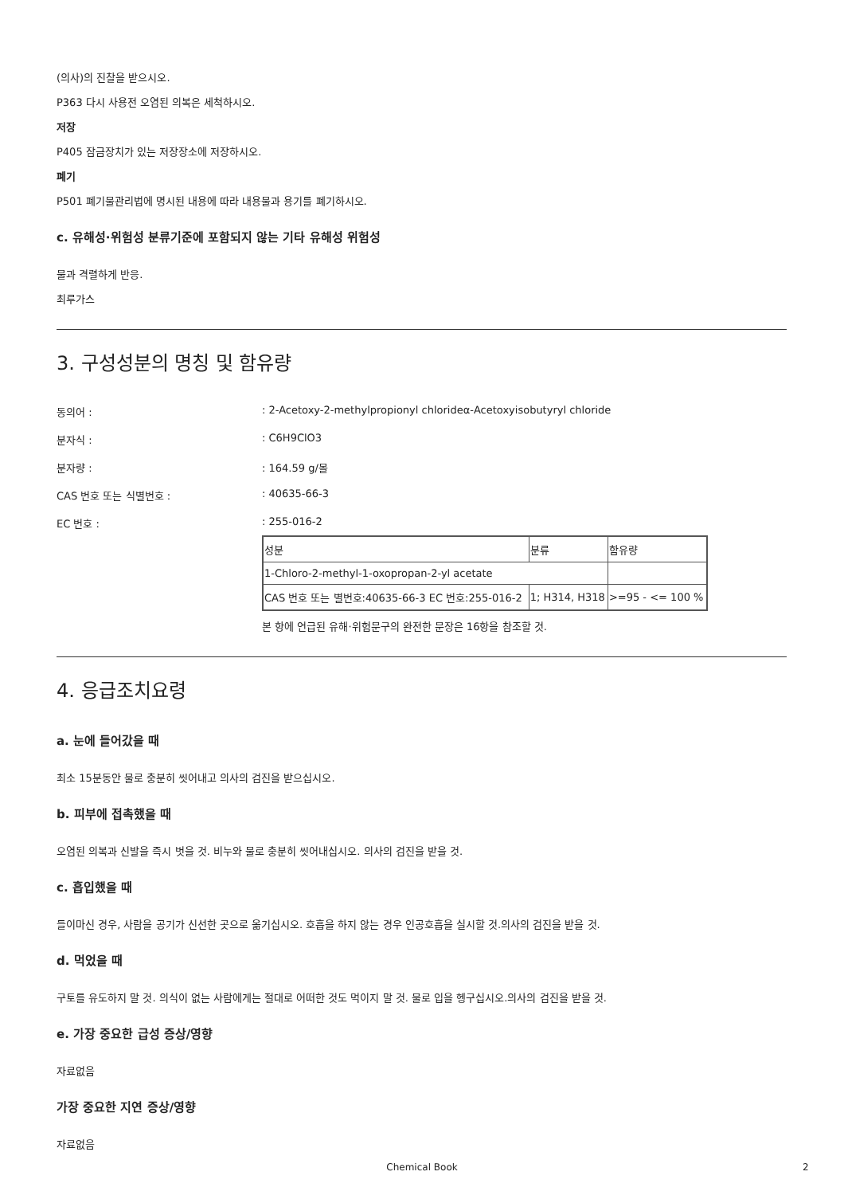(의사)의 진찰을 받으시오.
P363 다시 사용전 오염된 의복은 세척하시오.
저장
P405 잠금장치가 있는 저장장소에 저장하시오.
폐기
P501 폐기물관리법에 명시된 내용에 따라 내용물과 용기를 폐기하시오.
c. 유해성·위험성 분류기준에 포함되지 않는 기타 유해성 위험성
물과 격렬하게 반응.
최루가스
3. 구성성분의 명칭 및 함유량
동의어 : : 2-Acetoxy-2-methylpropionyl chlorideα-Acetoxyisobutyryl chloride
분자식 : : C6H9ClO3
분자량 : : 164.59 g/몰
CAS 번호 또는 식별번호 : : 40635-66-3
EC 번호 : : 255-016-2
| 성분 | 분류 | 함유량 |
| 1-Chloro-2-methyl-1-oxopropan-2-yl acetate | | |
| CAS 번호 또는 별번호:40635-66-3 EC 번호:255-016-2 | 1; H314, H318 | >=95 - <= 100 % |
본 항에 언급된 유해·위험문구의 완전한 문장은 16항을 참조할 것.
4. 응급조치요령
a. 눈에 들어갔을 때
최소 15분동안 물로 충분히 씻어내고 의사의 검진을 받으십시오.
b. 피부에 접촉했을 때
오염된 의복과 신발을 즉시 벗을 것. 비누와 물로 충분히 씻어내십시오. 의사의 검진을 받을 것.
c. 흡입했을 때
들이마신 경우, 사람을 공기가 신선한 곳으로 옮기십시오. 호흡을 하지 않는 경우 인공호흡을 실시할 것.의사의 검진을 받을 것.
d. 먹었을 때
구토를 유도하지 말 것. 의식이 없는 사람에게는 절대로 어떠한 것도 먹이지 말 것. 물로 입을 헹구십시오.의사의 검진을 받을 것.
e. 가장 중요한 급성 증상/영향
자료없음
가장 중요한 지연 증상/영향
자료없음
Chemical Book 2